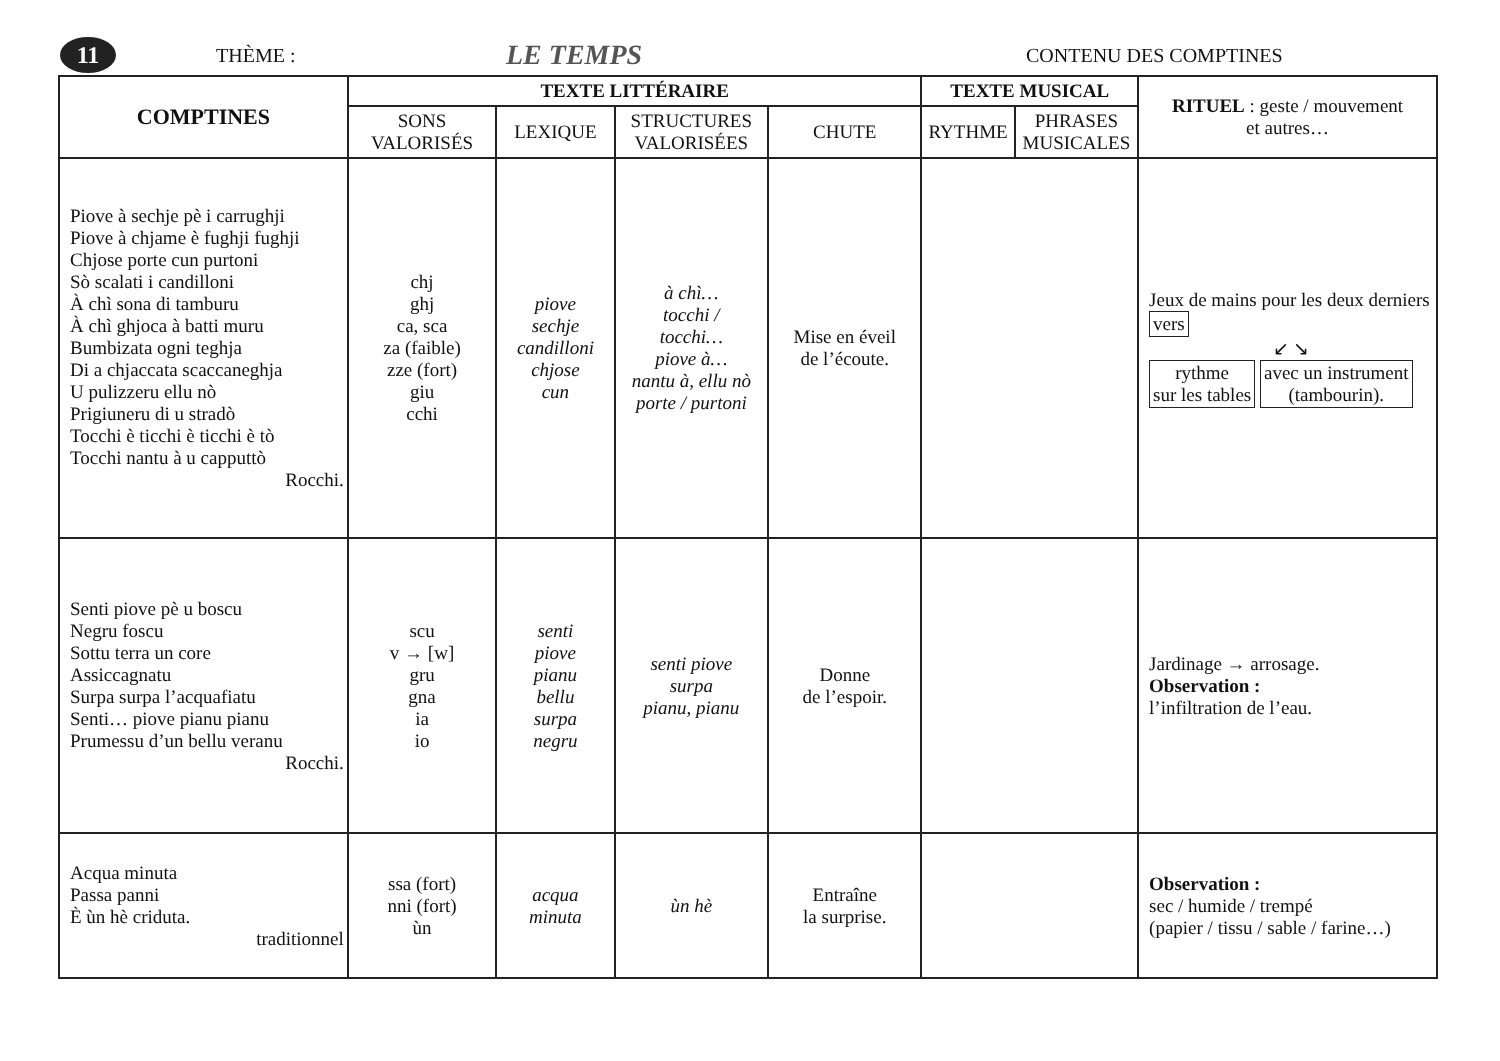11
THÈME :
LE TEMPS
CONTENU DES COMPTINES
| COMPTINES | TEXTE LITTÉRAIRE | | | | TEXTE MUSICAL | | RITUEL : geste / mouvement et autres… |
| --- | --- | --- | --- | --- | --- | --- | --- |
| | SONS VALORISÉS | LEXIQUE | STRUCTURES VALORISÉES | CHUTE | RYTHME | PHRASES MUSICALES | |
| Piove à sechje pè i carrughji Piove à chjame è fughji fughji Chjose porte cun purtoni Sò scalati i candilloni À chì sona di tamburu À chì ghjoca à batti muru Bumbizata ogni teghja Di a chjaccata scaccaneghja U pulizzeru ellu nò Prigiuneru di u stradò Tocchi è ticchi è ticchi è tò Tocchi nantu à u capputtò Rocchi. | chj ghj ca, sca za (faible) zze (fort) giu cchi | piove sechje candilloni chjose cun | à chì… tocchi / tocchi… piove à… nantu à, ellu nò porte / purtoni | Mise en éveil de l’écoute. | | | Jeux de mains pour les deux derniers vers ↙ ↘ rythme sur les tables avec un instrument (tambourin). |
| Senti piove pè u boscu Negru foscu Sottu terra un core Assiccagnatu Surpa surpa l’acquafiatu Senti… piove pianu pianu Prumessu d’un bellu veranu Rocchi. | scu v → [w] gru gna ia io | senti piove pianu bellu surpa negru | senti piove surpa pianu, pianu | Donne de l’espoir. | | | Jardinage → arrosage. Observation : l’infiltration de l’eau. |
| Acqua minuta Passa panni È ùn hè criduta. traditionnel | ssa (fort) nni (fort) ùn | acqua minuta | ùn hè | Entraîne la surprise. | | | Observation : sec / humide / trempé (papier / tissu / sable / farine…) |